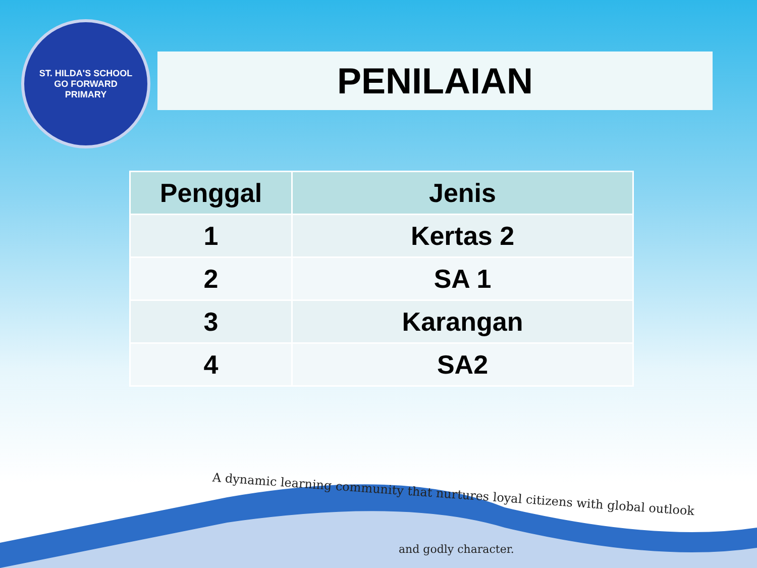ST. HILDA'S SCHOOL
GO FORWARD
PRIMARY
PENILAIAN
| Penggal | Jenis |
| --- | --- |
| 1 | Kertas 2 |
| 2 | SA 1 |
| 3 | Karangan |
| 4 | SA2 |
A dynamic learning community that nurtures loyal citizens with global outlook
and godly character.